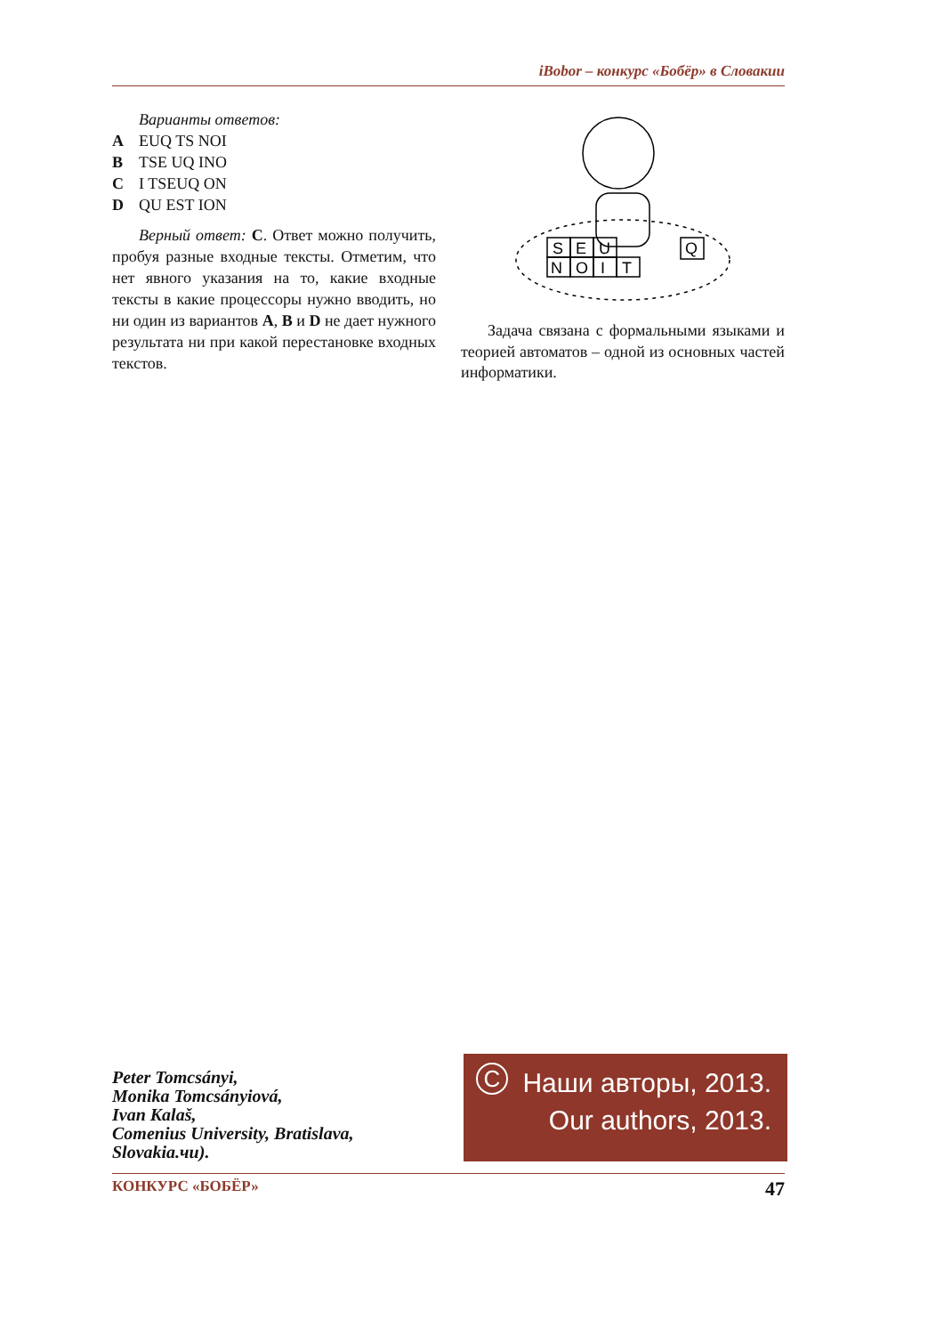iBobor – конкурс «Бобёр» в Словакии
Варианты ответов:
A EUQ TS NOI
B TSE UQ INO
C I TSEUQ ON
D QU EST ION
Верный ответ: C. Ответ можно получить, пробуя разные входные тексты. Отметим, что нет явного указания на то, какие входные тексты в какие процессоры нужно вводить, но ни один из вариантов A, B и D не дает нужного результата ни при какой перестановке входных текстов.
S
E
U
N
O
I
T
Q
Задача связана с формальными языками и теорией автоматов – одной из основных частей информатики.
Peter Tomcsányi,
Monika Tomcsányiová,
Ivan Kalaš,
Comenius University, Bratislava,
Slovakia.чu).
C
Наши авторы, 2013.
Our authors, 2013.
КОНКУРС «БОБЁР» 47